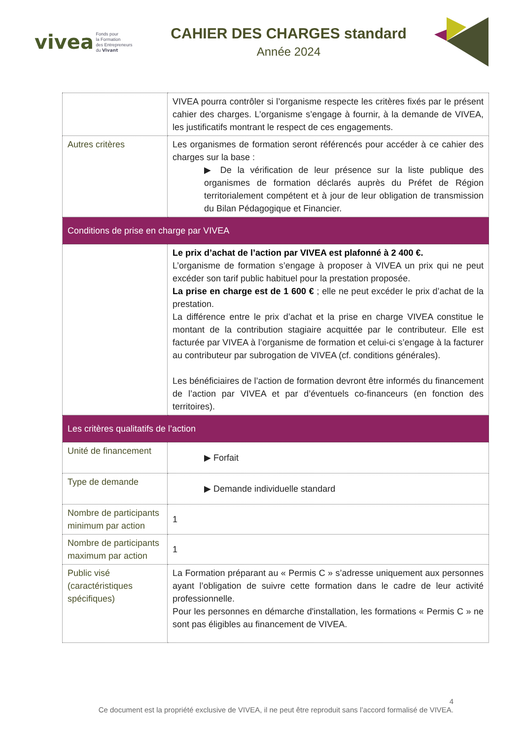vivea Fonds pour
la Formation
des Entrepreneurs
du Vivant
CAHIER DES CHARGES standard
Année 2024
| | VIVEA pourra contrôler si l’organisme respecte les critères fixés par le présent cahier des charges. L’organisme s’engage à fournir, à la demande de VIVEA, les justificatifs montrant le respect de ces engagements. |
| Autres critères | Les organismes de formation seront référencés pour accéder à ce cahier des charges sur la base : ▶ De la vérification de leur présence sur la liste publique des organismes de formation déclarés auprès du Préfet de Région territorialement compétent et à jour de leur obligation de transmission du Bilan Pédagogique et Financier. |
| Conditions de prise en charge par VIVEA | |
| | Le prix d’achat de l’action par VIVEA est plafonné à 2 400 €. L’organisme de formation s’engage à proposer à VIVEA un prix qui ne peut excéder son tarif public habituel pour la prestation proposée. La prise en charge est de 1 600 € ; elle ne peut excéder le prix d’achat de la prestation. La différence entre le prix d’achat et la prise en charge VIVEA constitue le montant de la contribution stagiaire acquittée par le contributeur. Elle est facturée par VIVEA à l’organisme de formation et celui-ci s’engage à la facturer au contributeur par subrogation de VIVEA (cf. conditions générales). Les bénéficiaires de l’action de formation devront être informés du financement de l’action par VIVEA et par d’éventuels co-financeurs (en fonction des territoires). |
| Les critères qualitatifs de l’action | |
| Unité de financement | ▶ Forfait |
| Type de demande | ▶ Demande individuelle standard |
| Nombre de participants minimum par action | 1 |
| Nombre de participants maximum par action | 1 |
| Public visé (caractéristiques spécifiques) | La Formation préparant au « Permis C » s’adresse uniquement aux personnes ayant l’obligation de suivre cette formation dans le cadre de leur activité professionnelle. Pour les personnes en démarche d'installation, les formations « Permis C » ne sont pas éligibles au financement de VIVEA. |
4
Ce document est la propriété exclusive de VIVEA, il ne peut être reproduit sans l’accord formalisé de VIVEA.